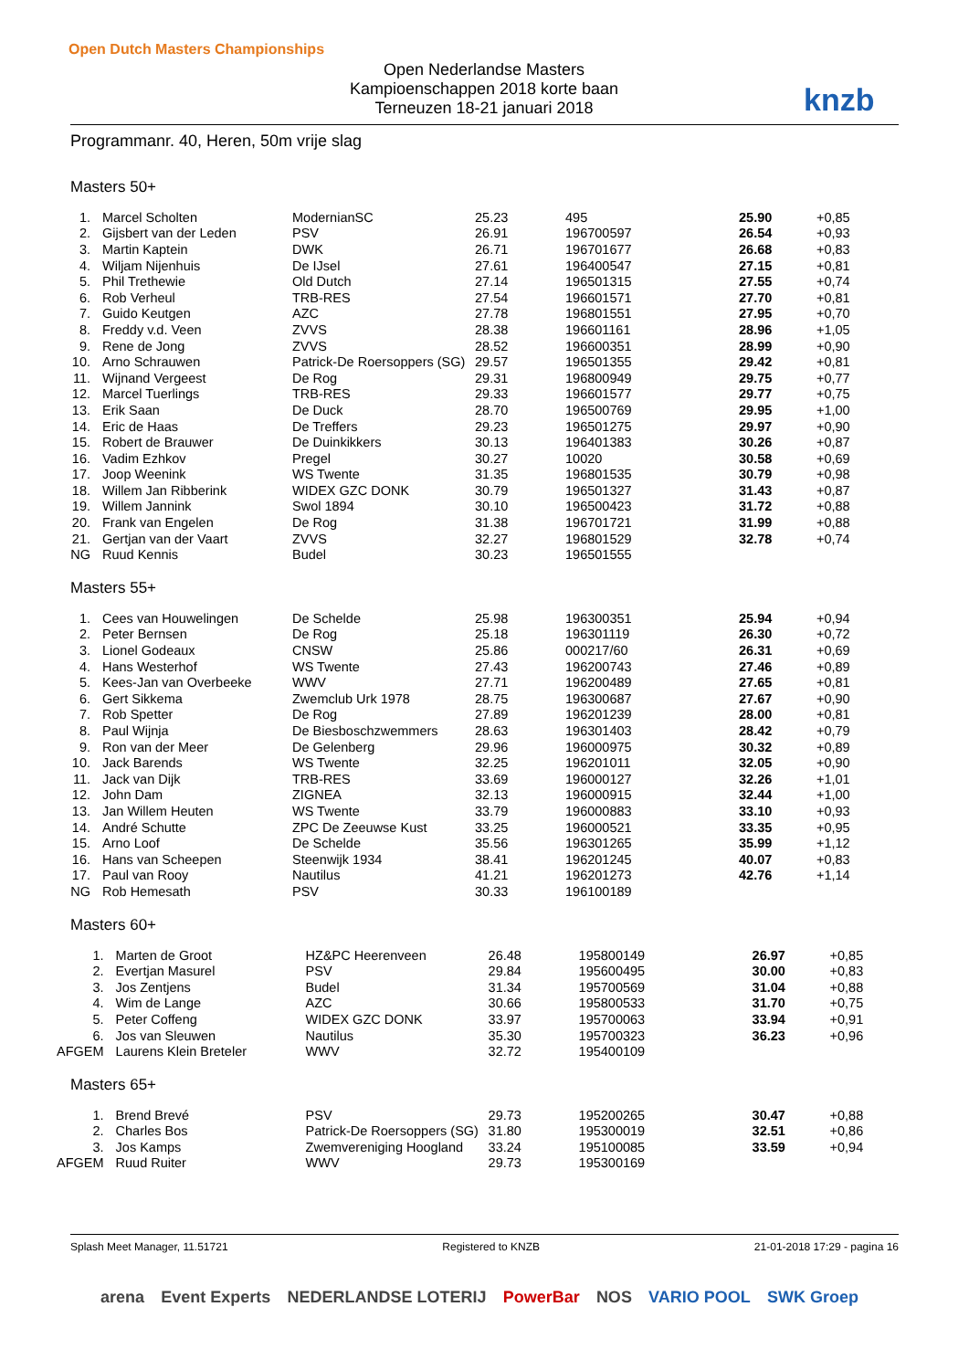Open Dutch Masters Championships
Open Nederlandse Masters
Kampioenschappen 2018 korte baan
Terneuzen 18-21 januari 2018
knzb
Programmanr. 40, Heren, 50m vrije slag
Masters 50+
| 1. | Marcel Scholten | ModernianSC | 25.23 | 495 | 25.90 | +0,85 |
| 2. | Gijsbert van der Leden | PSV | 26.91 | 196700597 | 26.54 | +0,93 |
| 3. | Martin Kaptein | DWK | 26.71 | 196701677 | 26.68 | +0,83 |
| 4. | Wiljam Nijenhuis | De IJsel | 27.61 | 196400547 | 27.15 | +0,81 |
| 5. | Phil Trethewie | Old Dutch | 27.14 | 196501315 | 27.55 | +0,74 |
| 6. | Rob Verheul | TRB-RES | 27.54 | 196601571 | 27.70 | +0,81 |
| 7. | Guido Keutgen | AZC | 27.78 | 196801551 | 27.95 | +0,70 |
| 8. | Freddy v.d. Veen | ZVVS | 28.38 | 196601161 | 28.96 | +1,05 |
| 9. | Rene de Jong | ZVVS | 28.52 | 196600351 | 28.99 | +0,90 |
| 10. | Arno Schrauwen | Patrick-De Roersoppers (SG) | 29.57 | 196501355 | 29.42 | +0,81 |
| 11. | Wijnand Vergeest | De Rog | 29.31 | 196800949 | 29.75 | +0,77 |
| 12. | Marcel Tuerlings | TRB-RES | 29.33 | 196601577 | 29.77 | +0,75 |
| 13. | Erik Saan | De Duck | 28.70 | 196500769 | 29.95 | +1,00 |
| 14. | Eric de Haas | De Treffers | 29.23 | 196501275 | 29.97 | +0,90 |
| 15. | Robert de Brauwer | De Duinkikkers | 30.13 | 196401383 | 30.26 | +0,87 |
| 16. | Vadim Ezhkov | Pregel | 30.27 | 10020 | 30.58 | +0,69 |
| 17. | Joop Weenink | WS Twente | 31.35 | 196801535 | 30.79 | +0,98 |
| 18. | Willem Jan Ribberink | WIDEX GZC DONK | 30.79 | 196501327 | 31.43 | +0,87 |
| 19. | Willem Jannink | Swol 1894 | 30.10 | 196500423 | 31.72 | +0,88 |
| 20. | Frank van Engelen | De Rog | 31.38 | 196701721 | 31.99 | +0,88 |
| 21. | Gertjan van der Vaart | ZVVS | 32.27 | 196801529 | 32.78 | +0,74 |
| NG | Ruud Kennis | Budel | 30.23 | 196501555 | | |
Masters 55+
| 1. | Cees van Houwelingen | De Schelde | 25.98 | 196300351 | 25.94 | +0,94 |
| 2. | Peter Bernsen | De Rog | 25.18 | 196301119 | 26.30 | +0,72 |
| 3. | Lionel Godeaux | CNSW | 25.86 | 000217/60 | 26.31 | +0,69 |
| 4. | Hans Westerhof | WS Twente | 27.43 | 196200743 | 27.46 | +0,89 |
| 5. | Kees-Jan van Overbeeke | WWV | 27.71 | 196200489 | 27.65 | +0,81 |
| 6. | Gert Sikkema | Zwemclub Urk 1978 | 28.75 | 196300687 | 27.67 | +0,90 |
| 7. | Rob Spetter | De Rog | 27.89 | 196201239 | 28.00 | +0,81 |
| 8. | Paul Wijnja | De Biesboschzwemmers | 28.63 | 196301403 | 28.42 | +0,79 |
| 9. | Ron van der Meer | De Gelenberg | 29.96 | 196000975 | 30.32 | +0,89 |
| 10. | Jack Barends | WS Twente | 32.25 | 196201011 | 32.05 | +0,90 |
| 11. | Jack van Dijk | TRB-RES | 33.69 | 196000127 | 32.26 | +1,01 |
| 12. | John Dam | ZIGNEA | 32.13 | 196000915 | 32.44 | +1,00 |
| 13. | Jan Willem Heuten | WS Twente | 33.79 | 196000883 | 33.10 | +0,93 |
| 14. | André Schutte | ZPC De Zeeuwse Kust | 33.25 | 196000521 | 33.35 | +0,95 |
| 15. | Arno Loof | De Schelde | 35.56 | 196301265 | 35.99 | +1,12 |
| 16. | Hans van Scheepen | Steenwijk 1934 | 38.41 | 196201245 | 40.07 | +0,83 |
| 17. | Paul van Rooy | Nautilus | 41.21 | 196201273 | 42.76 | +1,14 |
| NG | Rob Hemesath | PSV | 30.33 | 196100189 | | |
Masters 60+
| 1. | Marten de Groot | HZ&PC Heerenveen | 26.48 | 195800149 | 26.97 | +0,85 |
| 2. | Evertjan Masurel | PSV | 29.84 | 195600495 | 30.00 | +0,83 |
| 3. | Jos Zentjens | Budel | 31.34 | 195700569 | 31.04 | +0,88 |
| 4. | Wim de Lange | AZC | 30.66 | 195800533 | 31.70 | +0,75 |
| 5. | Peter Coffeng | WIDEX GZC DONK | 33.97 | 195700063 | 33.94 | +0,91 |
| 6. | Jos van Sleuwen | Nautilus | 35.30 | 195700323 | 36.23 | +0,96 |
| AFGEM | Laurens Klein Breteler | WWV | 32.72 | 195400109 | | |
Masters 65+
| 1. | Brend Brevé | PSV | 29.73 | 195200265 | 30.47 | +0,88 |
| 2. | Charles Bos | Patrick-De Roersoppers (SG) | 31.80 | 195300019 | 32.51 | +0,86 |
| 3. | Jos Kamps | Zwemvereniging Hoogland | 33.24 | 195100085 | 33.59 | +0,94 |
| AFGEM | Ruud Ruiter | WWV | 29.73 | 195300169 | | |
Splash Meet Manager, 11.51721 Registered to KNZB 21-01-2018 17:29 - pagina 16
arena Event Experts NEDERLANDSE LOTERIJ PowerBar NOS VARIO POOL SWK Groep